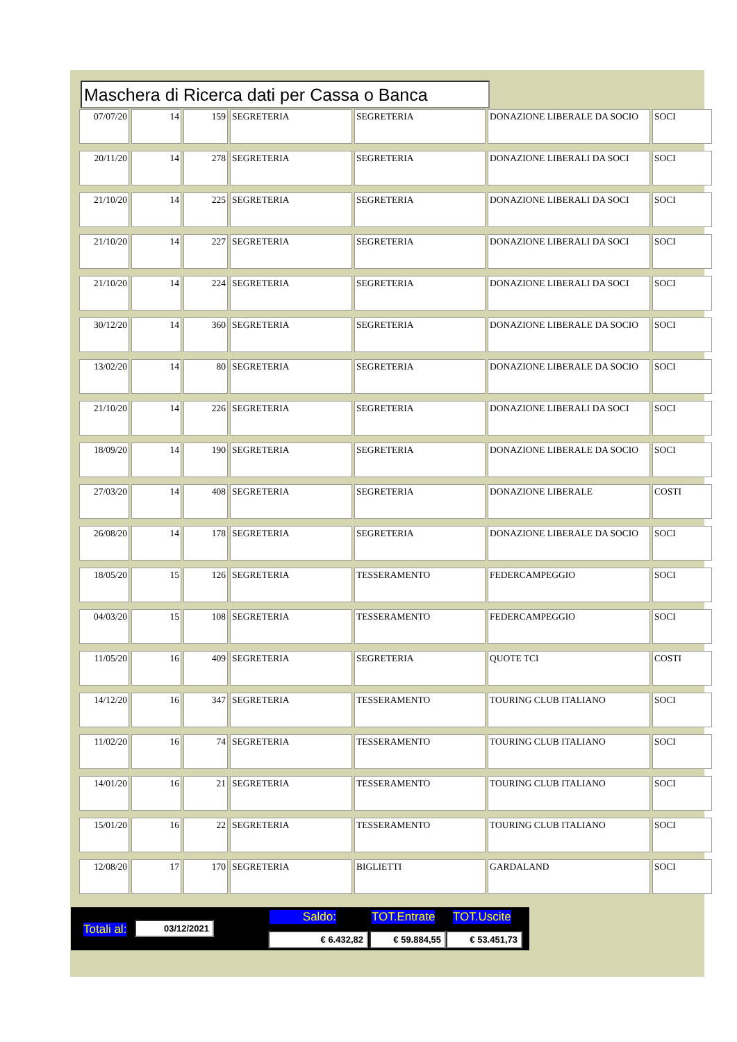Maschera di Ricerca dati per Cassa o Banca
| 07/07/20 | 14 | 159 | SEGRETERIA | SEGRETERIA | DONAZIONE LIBERALE DA SOCIO | SOCI |
| 20/11/20 | 14 | 278 | SEGRETERIA | SEGRETERIA | DONAZIONE LIBERALI DA SOCI | SOCI |
| 21/10/20 | 14 | 225 | SEGRETERIA | SEGRETERIA | DONAZIONE LIBERALI DA SOCI | SOCI |
| 21/10/20 | 14 | 227 | SEGRETERIA | SEGRETERIA | DONAZIONE LIBERALI DA SOCI | SOCI |
| 21/10/20 | 14 | 224 | SEGRETERIA | SEGRETERIA | DONAZIONE LIBERALI DA SOCI | SOCI |
| 30/12/20 | 14 | 360 | SEGRETERIA | SEGRETERIA | DONAZIONE LIBERALE DA SOCIO | SOCI |
| 13/02/20 | 14 | 80 | SEGRETERIA | SEGRETERIA | DONAZIONE LIBERALE DA SOCIO | SOCI |
| 21/10/20 | 14 | 226 | SEGRETERIA | SEGRETERIA | DONAZIONE LIBERALI DA SOCI | SOCI |
| 18/09/20 | 14 | 190 | SEGRETERIA | SEGRETERIA | DONAZIONE LIBERALE DA SOCIO | SOCI |
| 27/03/20 | 14 | 408 | SEGRETERIA | SEGRETERIA | DONAZIONE LIBERALE | COSTI |
| 26/08/20 | 14 | 178 | SEGRETERIA | SEGRETERIA | DONAZIONE LIBERALE DA SOCIO | SOCI |
| 18/05/20 | 15 | 126 | SEGRETERIA | TESSERAMENTO | FEDERCAMPEGGIO | SOCI |
| 04/03/20 | 15 | 108 | SEGRETERIA | TESSERAMENTO | FEDERCAMPEGGIO | SOCI |
| 11/05/20 | 16 | 409 | SEGRETERIA | SEGRETERIA | QUOTE TCI | COSTI |
| 14/12/20 | 16 | 347 | SEGRETERIA | TESSERAMENTO | TOURING CLUB ITALIANO | SOCI |
| 11/02/20 | 16 | 74 | SEGRETERIA | TESSERAMENTO | TOURING CLUB ITALIANO | SOCI |
| 14/01/20 | 16 | 21 | SEGRETERIA | TESSERAMENTO | TOURING CLUB ITALIANO | SOCI |
| 15/01/20 | 16 | 22 | SEGRETERIA | TESSERAMENTO | TOURING CLUB ITALIANO | SOCI |
| 12/08/20 | 17 | 170 | SEGRETERIA | BIGLIETTI | GARDALAND | SOCI |
Totali al: 03/12/2021
Saldo: TOT.Entrate TOT.Uscite
€ 6.432,82 € 59.884,55 € 53.451,73